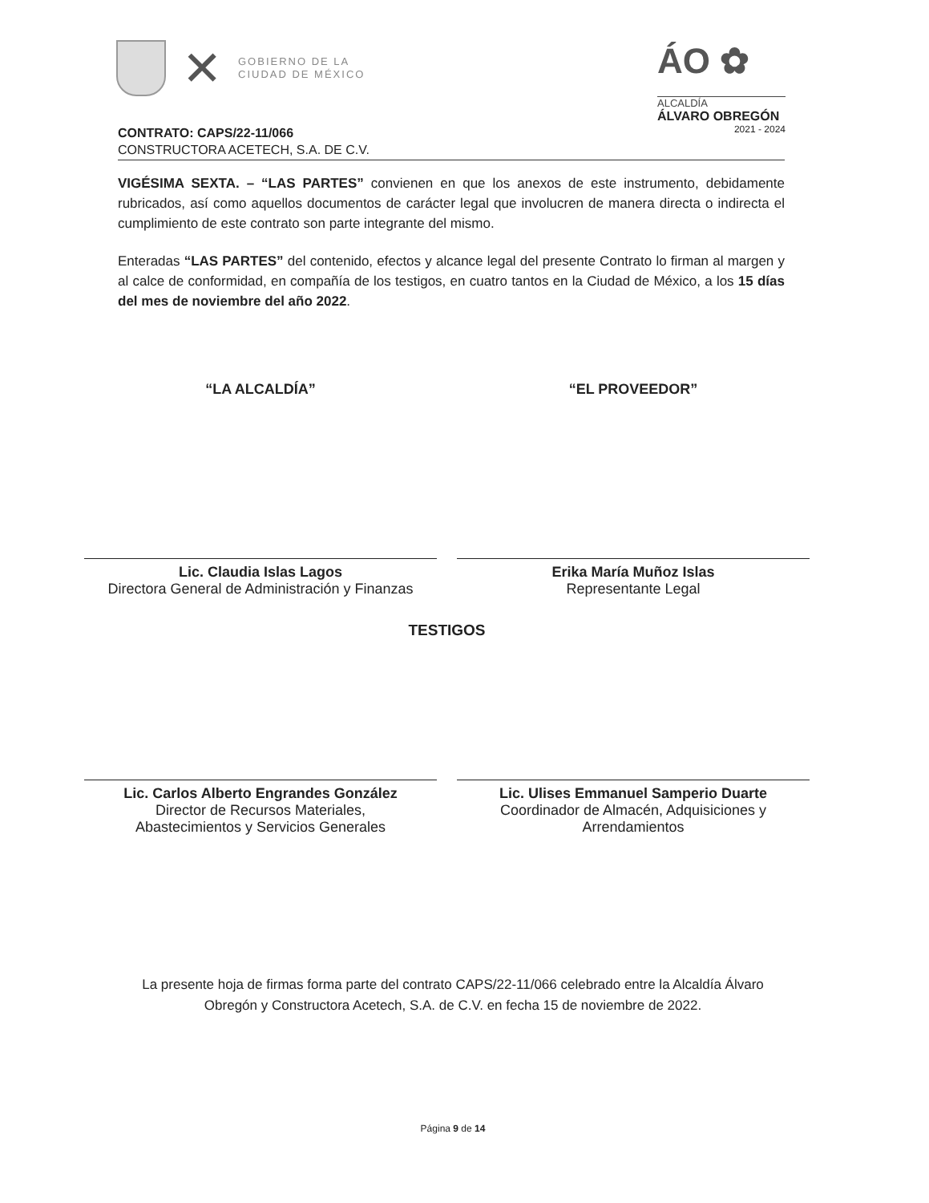✕
GOBIERNO DE LA
CIUDAD DE MÉXICO
ÁO ✿
ALCALDÍA
ÁLVARO OBREGÓN
2021 - 2024
CONTRATO: CAPS/22-11/066
CONSTRUCTORA ACETECH, S.A. DE C.V.
VIGÉSIMA SEXTA. – “LAS PARTES” convienen en que los anexos de este instrumento, debidamente rubricados, así como aquellos documentos de carácter legal que involucren de manera directa o indirecta el cumplimiento de este contrato son parte integrante del mismo.
Enteradas “LAS PARTES” del contenido, efectos y alcance legal del presente Contrato lo firman al margen y al calce de conformidad, en compañía de los testigos, en cuatro tantos en la Ciudad de México, a los 15 días del mes de noviembre del año 2022.
“LA ALCALDÍA” “EL PROVEEDOR”
Lic. Claudia Islas Lagos
Directora General de Administración y Finanzas
Erika María Muñoz Islas
Representante Legal
TESTIGOS
Lic. Carlos Alberto Engrandes González
Director de Recursos Materiales,
Abastecimientos y Servicios Generales
Lic. Ulises Emmanuel Samperio Duarte
Coordinador de Almacén, Adquisiciones y
Arrendamientos
La presente hoja de firmas forma parte del contrato CAPS/22-11/066 celebrado entre la Alcaldía Álvaro Obregón y Constructora Acetech, S.A. de C.V. en fecha 15 de noviembre de 2022.
Página 9 de 14